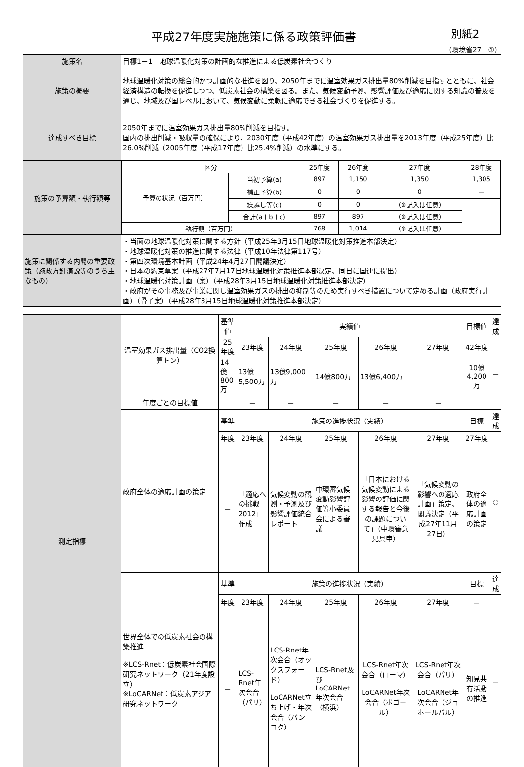平成27年度実施施策に係る政策評価書
別紙2
（環境省27－①）
| 施策名 | 目標1－1 地球温暖化対策の計画的な推進による低炭素社会づくり |
| 施策の概要 | 地球温暖化対策の総合的かつ計画的な推進を図り、2050年までに温室効果ガス排出量80%削減を目指すとともに、社会経済構造の転換を促進しつつ、低炭素社会の構築を図る。また、気候変動予測、影響評価及び適応に関する知識の普及を通じ、地域及び国レベルにおいて、気候変動に柔軟に適応できる社会づくりを促進する。 |
| 達成すべき目標 | 2050年までに温室効果ガス排出量80%削減を目指す。 国内の排出削減・吸収量の確保により、2030年度（平成42年度）の温室効果ガス排出量を2013年度（平成25年度）比26.0%削減（2005年度（平成17年度）比25.4%削減）の水準にする。 |
| 施策の予算額・執行額等 | / 区分 / / 25年度 / 26年度 / 27年度 / 28年度 / / 予算の状況（百万円） / 当初予算(a) / 897 / 1,150 / 1,350 / 1,305 / / / 補正予算(b) / 0 / 0 / 0 / － / / / 繰越し等(c) / 0 / 0 / （※記入は任意） / / / / 合計(a＋b＋c) / 897 / 897 / （※記入は任意） / / / 執行額（百万円） / / 768 / 1,014 / （※記入は任意） / / |
| 施策に関係する内閣の重要政策（施政方針演説等のうち主なもの） | ・当面の地球温暖化対策に関する方針（平成25年3月15日地球温暖化対策推進本部決定） ・地球温暖化対策の推進に関する法律（平成10年法律第117号） ・第四次環境基本計画（平成24年4月27日閣議決定） ・日本の約束草案（平成27年7月17日地球温暖化対策推進本部決定、同日に国連に提出） ・地球温暖化対策計画（案）（平成28年3月15日地球温暖化対策推進本部決定） ・政府がその事務及び事業に関し温室効果ガスの排出の抑制等のため実行すべき措置について定める計画（政府実行計画）（骨子案）（平成28年3月15日地球温暖化対策推進本部決定） |
| 測定指標 | 温室効果ガス排出量（CO2換算トン） | 基準値 | 実績値 | | | | | 目標値 | 達成 |
| | | 25年度 | 23年度 | 24年度 | 25年度 | 26年度 | 27年度 | 42年度 | － |
| | | 14億800万 | 13億5,500万 | 13億9,000万 | 14億800万 | 13億6,400万 | | 10億4,200万 | |
| | 年度ごとの目標値 | | － | － | － | － | － | | |
| | 政府全体の適応計画の策定 | 基準 | 施策の進捗状況（実績） | | | | | 目標 | 達成 |
| | | 年度 | 23年度 | 24年度 | 25年度 | 26年度 | 27年度 | 27年度 | ○ |
| | | － | 「適応への挑戦2012」作成 | 気候変動の観測・予測及び影響評価統合レポート | 中環審気候変動影響評価等小委員会による審議 | 「日本における気候変動による影響の評価に関する報告と今後の課題について」（中環審意見具申） | 「気候変動の影響への適応計画」策定、閣議決定（平成27年11月27日） | 政府全体の適応計画の策定 | |
| | 世界全体での低炭素社会の構築推進 ※LCS-Rnet：低炭素社会国際研究ネットワーク（21年度設立） ※LoCARNet：低炭素アジア研究ネットワーク | 基準 | 施策の進捗状況（実績） | | | | | 目標 | 達成 |
| | | 年度 | 23年度 | 24年度 | 25年度 | 26年度 | 27年度 | － | － |
| | | － | LCS-Rnet年次会合（パリ） | LCS-Rnet年次会合（オックスフォード） LoCARNet立ち上げ・年次会合（バンコク） | LCS-Rnet及びLoCARNet年次会合（横浜） | LCS-Rnet年次会合（ローマ） LoCARNet年次会合（ボゴール） | LCS-Rnet年次会合（パリ） LoCARNet年次会合（ジョホールバル） | 知見共有活動の推進 | |